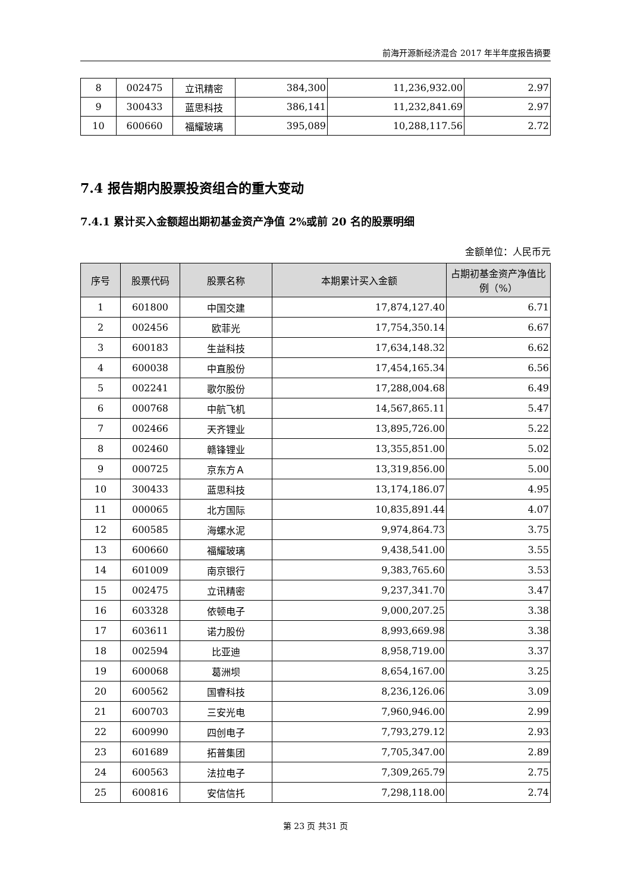前海开源新经济混合 2017 年半年度报告摘要
| 8 | 002475 | 立讯精密 | 384,300 | 11,236,932.00 | 2.97 |
| 9 | 300433 | 蓝思科技 | 386,141 | 11,232,841.69 | 2.97 |
| 10 | 600660 | 福耀玻璃 | 395,089 | 10,288,117.56 | 2.72 |
7.4 报告期内股票投资组合的重大变动
7.4.1 累计买入金额超出期初基金资产净值 2%或前 20 名的股票明细
金额单位：人民币元
| 序号 | 股票代码 | 股票名称 | 本期累计买入金额 | 占期初基金资产净值比例（%） |
| --- | --- | --- | --- | --- |
| 1 | 601800 | 中国交建 | 17,874,127.40 | 6.71 |
| 2 | 002456 | 欧菲光 | 17,754,350.14 | 6.67 |
| 3 | 600183 | 生益科技 | 17,634,148.32 | 6.62 |
| 4 | 600038 | 中直股份 | 17,454,165.34 | 6.56 |
| 5 | 002241 | 歌尔股份 | 17,288,004.68 | 6.49 |
| 6 | 000768 | 中航飞机 | 14,567,865.11 | 5.47 |
| 7 | 002466 | 天齐锂业 | 13,895,726.00 | 5.22 |
| 8 | 002460 | 赣锋锂业 | 13,355,851.00 | 5.02 |
| 9 | 000725 | 京东方Ａ | 13,319,856.00 | 5.00 |
| 10 | 300433 | 蓝思科技 | 13,174,186.07 | 4.95 |
| 11 | 000065 | 北方国际 | 10,835,891.44 | 4.07 |
| 12 | 600585 | 海螺水泥 | 9,974,864.73 | 3.75 |
| 13 | 600660 | 福耀玻璃 | 9,438,541.00 | 3.55 |
| 14 | 601009 | 南京银行 | 9,383,765.60 | 3.53 |
| 15 | 002475 | 立讯精密 | 9,237,341.70 | 3.47 |
| 16 | 603328 | 依顿电子 | 9,000,207.25 | 3.38 |
| 17 | 603611 | 诺力股份 | 8,993,669.98 | 3.38 |
| 18 | 002594 | 比亚迪 | 8,958,719.00 | 3.37 |
| 19 | 600068 | 葛洲坝 | 8,654,167.00 | 3.25 |
| 20 | 600562 | 国睿科技 | 8,236,126.06 | 3.09 |
| 21 | 600703 | 三安光电 | 7,960,946.00 | 2.99 |
| 22 | 600990 | 四创电子 | 7,793,279.12 | 2.93 |
| 23 | 601689 | 拓普集团 | 7,705,347.00 | 2.89 |
| 24 | 600563 | 法拉电子 | 7,309,265.79 | 2.75 |
| 25 | 600816 | 安信信托 | 7,298,118.00 | 2.74 |
第 23 页 共31 页